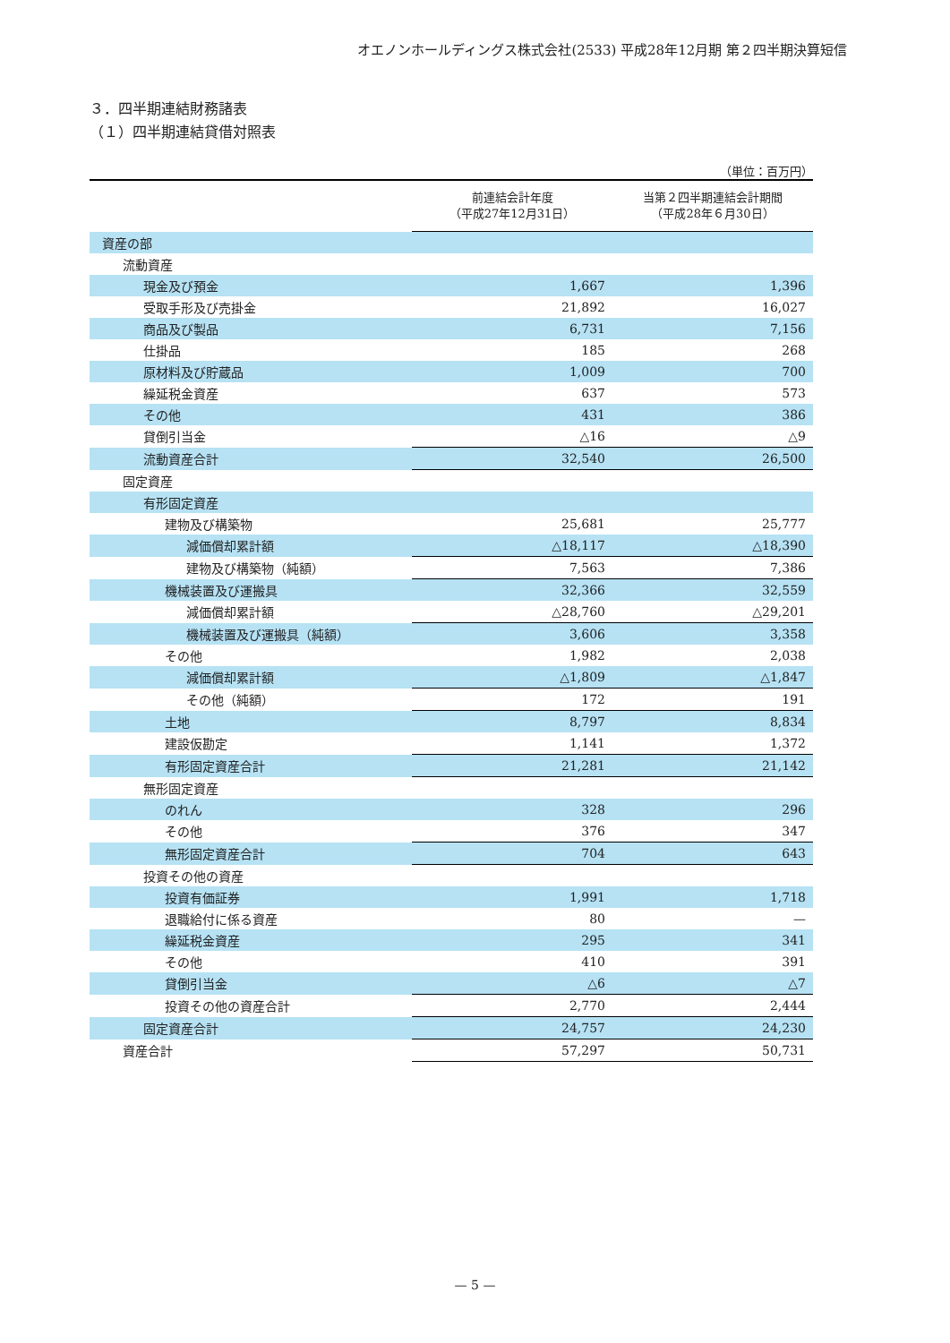オエノンホールディングス株式会社(2533) 平成28年12月期 第２四半期決算短信
３．四半期連結財務諸表
（１）四半期連結貸借対照表
（単位：百万円）
| | 前連結会計年度 （平成27年12月31日） | 当第２四半期連結会計期間 （平成28年６月30日） |
| --- | --- | --- |
| 資産の部 | | |
| 流動資産 | | |
| 現金及び預金 | 1,667 | 1,396 |
| 受取手形及び売掛金 | 21,892 | 16,027 |
| 商品及び製品 | 6,731 | 7,156 |
| 仕掛品 | 185 | 268 |
| 原材料及び貯蔵品 | 1,009 | 700 |
| 繰延税金資産 | 637 | 573 |
| その他 | 431 | 386 |
| 貸倒引当金 | △16 | △9 |
| 流動資産合計 | 32,540 | 26,500 |
| 固定資産 | | |
| 有形固定資産 | | |
| 建物及び構築物 | 25,681 | 25,777 |
| 減価償却累計額 | △18,117 | △18,390 |
| 建物及び構築物（純額） | 7,563 | 7,386 |
| 機械装置及び運搬具 | 32,366 | 32,559 |
| 減価償却累計額 | △28,760 | △29,201 |
| 機械装置及び運搬具（純額） | 3,606 | 3,358 |
| その他 | 1,982 | 2,038 |
| 減価償却累計額 | △1,809 | △1,847 |
| その他（純額） | 172 | 191 |
| 土地 | 8,797 | 8,834 |
| 建設仮勘定 | 1,141 | 1,372 |
| 有形固定資産合計 | 21,281 | 21,142 |
| 無形固定資産 | | |
| のれん | 328 | 296 |
| その他 | 376 | 347 |
| 無形固定資産合計 | 704 | 643 |
| 投資その他の資産 | | |
| 投資有価証券 | 1,991 | 1,718 |
| 退職給付に係る資産 | 80 | — |
| 繰延税金資産 | 295 | 341 |
| その他 | 410 | 391 |
| 貸倒引当金 | △6 | △7 |
| 投資その他の資産合計 | 2,770 | 2,444 |
| 固定資産合計 | 24,757 | 24,230 |
| 資産合計 | 57,297 | 50,731 |
— 5 —